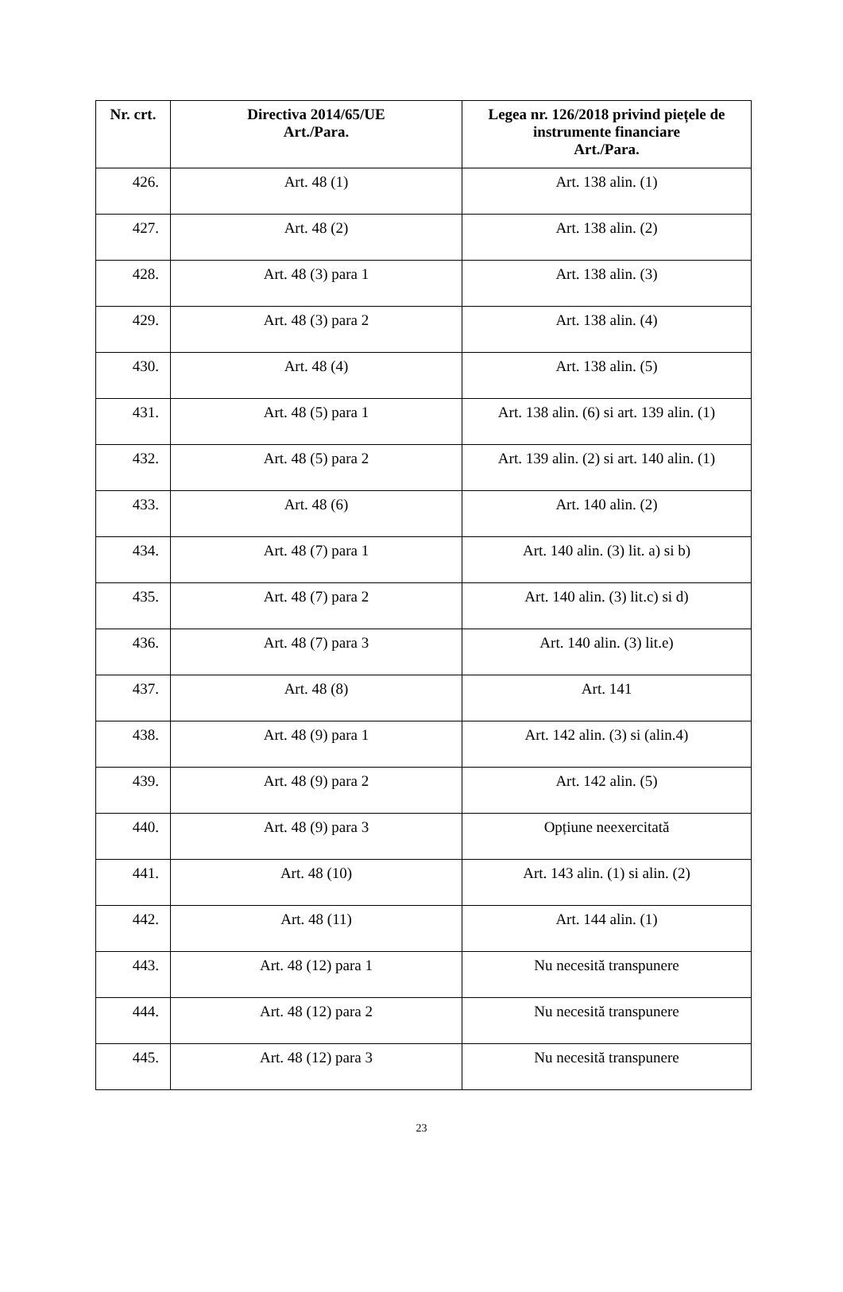| Nr. crt. | Directiva 2014/65/UE Art./Para. | Legea nr. 126/2018 privind piețele de instrumente financiare Art./Para. |
| --- | --- | --- |
| 426. | Art. 48 (1) | Art. 138 alin. (1) |
| 427. | Art. 48 (2) | Art. 138 alin. (2) |
| 428. | Art. 48 (3) para 1 | Art. 138 alin. (3) |
| 429. | Art. 48 (3) para 2 | Art. 138 alin. (4) |
| 430. | Art. 48 (4) | Art. 138 alin. (5) |
| 431. | Art. 48 (5) para 1 | Art. 138 alin. (6) si art. 139 alin. (1) |
| 432. | Art. 48 (5) para 2 | Art. 139 alin. (2) si art. 140 alin. (1) |
| 433. | Art. 48 (6) | Art. 140 alin. (2) |
| 434. | Art. 48 (7) para 1 | Art. 140 alin. (3) lit. a) si b) |
| 435. | Art. 48 (7) para 2 | Art. 140 alin. (3) lit.c) si d) |
| 436. | Art. 48 (7) para 3 | Art. 140 alin. (3) lit.e) |
| 437. | Art. 48 (8) | Art. 141 |
| 438. | Art. 48 (9) para 1 | Art. 142 alin. (3) si (alin.4) |
| 439. | Art. 48 (9) para 2 | Art. 142 alin. (5) |
| 440. | Art. 48 (9) para 3 | Opțiune neexercitată |
| 441. | Art. 48 (10) | Art. 143 alin. (1) si alin. (2) |
| 442. | Art. 48 (11) | Art. 144 alin. (1) |
| 443. | Art. 48 (12) para 1 | Nu necesită transpunere |
| 444. | Art. 48 (12) para 2 | Nu necesită transpunere |
| 445. | Art. 48 (12) para 3 | Nu necesită transpunere |
23